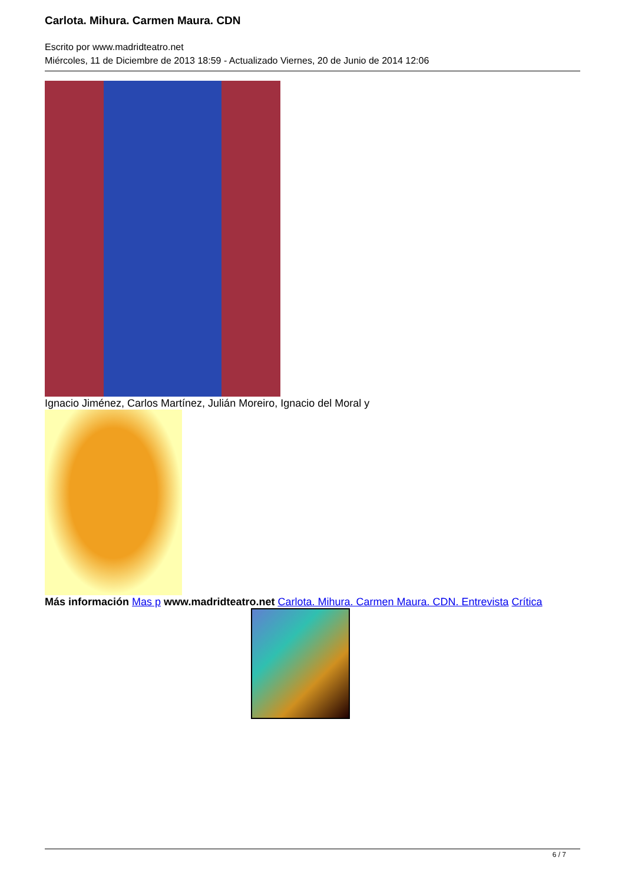Carlota. Mihura. Carmen Maura. CDN
Escrito por www.madridteatro.net
Miércoles, 11 de Diciembre de 2013 18:59 - Actualizado Viernes, 20 de Junio de 2014 12:06
Ignacio Jiménez, Carlos Martínez, Julián Moreiro, Ignacio del Moral y
Más información Mas p www.madridteatro.net Carlota. Mihura. Carmen Maura. CDN. Entrevista Crítica
6 / 7